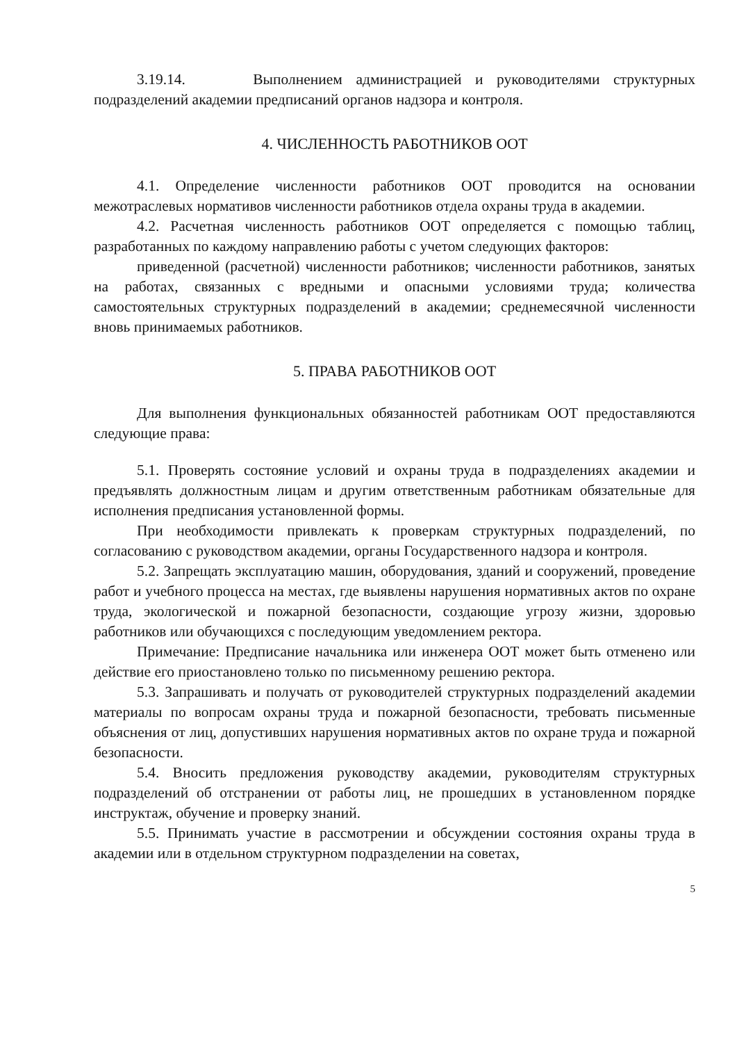3.19.14. Выполнением администрацией и руководителями структурных подразделений академии предписаний органов надзора и контроля.
4. ЧИСЛЕННОСТЬ РАБОТНИКОВ ООТ
4.1. Определение численности работников ООТ проводится на основании межотраслевых нормативов численности работников отдела охраны труда в академии.
4.2. Расчетная численность работников ООТ определяется с помощью таблиц, разработанных по каждому направлению работы с учетом следующих факторов:
приведенной (расчетной) численности работников; численности работников, занятых на работах, связанных с вредными и опасными условиями труда; количества самостоятельных структурных подразделений в академии; среднемесячной численности вновь принимаемых работников.
5. ПРАВА РАБОТНИКОВ ООТ
Для выполнения функциональных обязанностей работникам ООТ предоставляются следующие права:
5.1. Проверять состояние условий и охраны труда в подразделениях академии и предъявлять должностным лицам и другим ответственным работникам обязательные для исполнения предписания установленной формы.
При необходимости привлекать к проверкам структурных подразделений, по согласованию с руководством академии, органы Государственного надзора и контроля.
5.2. Запрещать эксплуатацию машин, оборудования, зданий и сооружений, проведение работ и учебного процесса на местах, где выявлены нарушения нормативных актов по охране труда, экологической и пожарной безопасности, создающие угрозу жизни, здоровью работников или обучающихся с последующим уведомлением ректора.
Примечание: Предписание начальника или инженера ООТ может быть отменено или действие его приостановлено только по письменному решению ректора.
5.3. Запрашивать и получать от руководителей структурных подразделений академии материалы по вопросам охраны труда и пожарной безопасности, требовать письменные объяснения от лиц, допустивших нарушения нормативных актов по охране труда и пожарной безопасности.
5.4. Вносить предложения руководству академии, руководителям структурных подразделений об отстранении от работы лиц, не прошедших в установленном порядке инструктаж, обучение и проверку знаний.
5.5. Принимать участие в рассмотрении и обсуждении состояния охраны труда в академии или в отдельном структурном подразделении на советах,
5